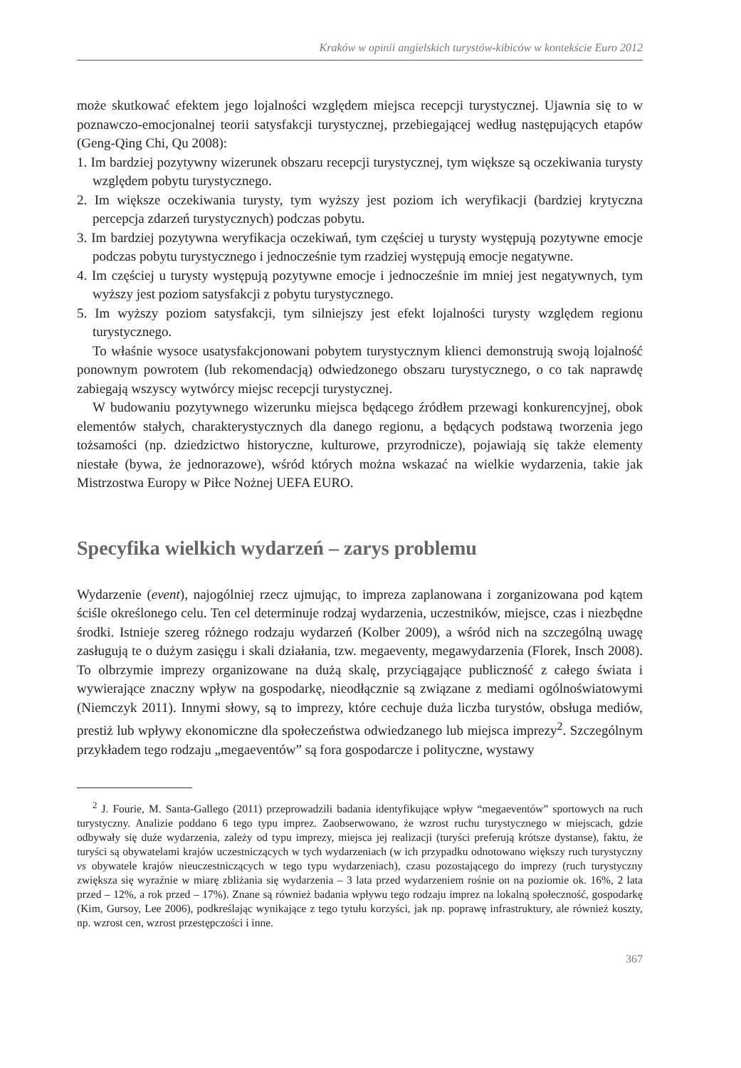Kraków w opinii angielskich turystów-kibiców w kontekście Euro 2012
może skutkować efektem jego lojalności względem miejsca recepcji turystycznej. Ujawnia się to w poznawczo-emocjonalnej teorii satysfakcji turystycznej, przebiegającej według następujących etapów (Geng-Qing Chi, Qu 2008):
1. Im bardziej pozytywny wizerunek obszaru recepcji turystycznej, tym większe są oczekiwania turysty względem pobytu turystycznego.
2. Im większe oczekiwania turysty, tym wyższy jest poziom ich weryfikacji (bardziej krytyczna percepcja zdarzeń turystycznych) podczas pobytu.
3. Im bardziej pozytywna weryfikacja oczekiwań, tym częściej u turysty występują pozytywne emocje podczas pobytu turystycznego i jednocześnie tym rzadziej występują emocje negatywne.
4. Im częściej u turysty występują pozytywne emocje i jednocześnie im mniej jest negatywnych, tym wyższy jest poziom satysfakcji z pobytu turystycznego.
5. Im wyższy poziom satysfakcji, tym silniejszy jest efekt lojalności turysty względem regionu turystycznego.
To właśnie wysoce usatysfakcjonowani pobytem turystycznym klienci demonstrują swoją lojalność ponownym powrotem (lub rekomendacją) odwiedzonego obszaru turystycznego, o co tak naprawdę zabiegają wszyscy wytwórcy miejsc recepcji turystycznej.
W budowaniu pozytywnego wizerunku miejsca będącego źródłem przewagi konkurencyjnej, obok elementów stałych, charakterystycznych dla danego regionu, a będących podstawą tworzenia jego tożsamości (np. dziedzictwo historyczne, kulturowe, przyrodnicze), pojawiają się także elementy niestałe (bywa, że jednorazowe), wśród których można wskazać na wielkie wydarzenia, takie jak Mistrzostwa Europy w Piłce Nożnej UEFA EURO.
Specyfika wielkich wydarzeń – zarys problemu
Wydarzenie (event), najogólniej rzecz ujmując, to impreza zaplanowana i zorganizowana pod kątem ściśle określonego celu. Ten cel determinuje rodzaj wydarzenia, uczestników, miejsce, czas i niezbędne środki. Istnieje szereg różnego rodzaju wydarzeń (Kolber 2009), a wśród nich na szczególną uwagę zasługują te o dużym zasięgu i skali działania, tzw. megaeventy, megawydarzenia (Florek, Insch 2008). To olbrzymie imprezy organizowane na dużą skalę, przyciągające publiczność z całego świata i wywierające znaczny wpływ na gospodarkę, nieodłącznie są związane z mediami ogólnoświatowymi (Niemczyk 2011). Innymi słowy, są to imprezy, które cechuje duża liczba turystów, obsługa mediów, prestiż lub wpływy ekonomiczne dla społeczeństwa odwiedzanego lub miejsca imprezy<sup>2</sup>. Szczególnym przykładem tego rodzaju „megaeventów” są fora gospodarcze i polityczne, wystawy
<sup>2</sup> J. Fourie, M. Santa-Gallego (2011) przeprowadzili badania identyfikujące wpływ “megaeventów” sportowych na ruch turystyczny. Analizie poddano 6 tego typu imprez. Zaobserwowano, że wzrost ruchu turystycznego w miejscach, gdzie odbywały się duże wydarzenia, zależy od typu imprezy, miejsca jej realizacji (turyści preferują krótsze dystanse), faktu, że turyści są obywatelami krajów uczestniczących w tych wydarzeniach (w ich przypadku odnotowano większy ruch turystyczny vs obywatele krajów nieuczestniczących w tego typu wydarzeniach), czasu pozostającego do imprezy (ruch turystyczny zwiększa się wyraźnie w miarę zbliżania się wydarzenia – 3 lata przed wydarzeniem rośnie on na poziomie ok. 16%, 2 lata przed – 12%, a rok przed – 17%). Znane są również badania wpływu tego rodzaju imprez na lokalną społeczność, gospodarkę (Kim, Gursoy, Lee 2006), podkreślając wynikające z tego tytułu korzyści, jak np. poprawę infrastruktury, ale również koszty, np. wzrost cen, wzrost przestępczości i inne.
367